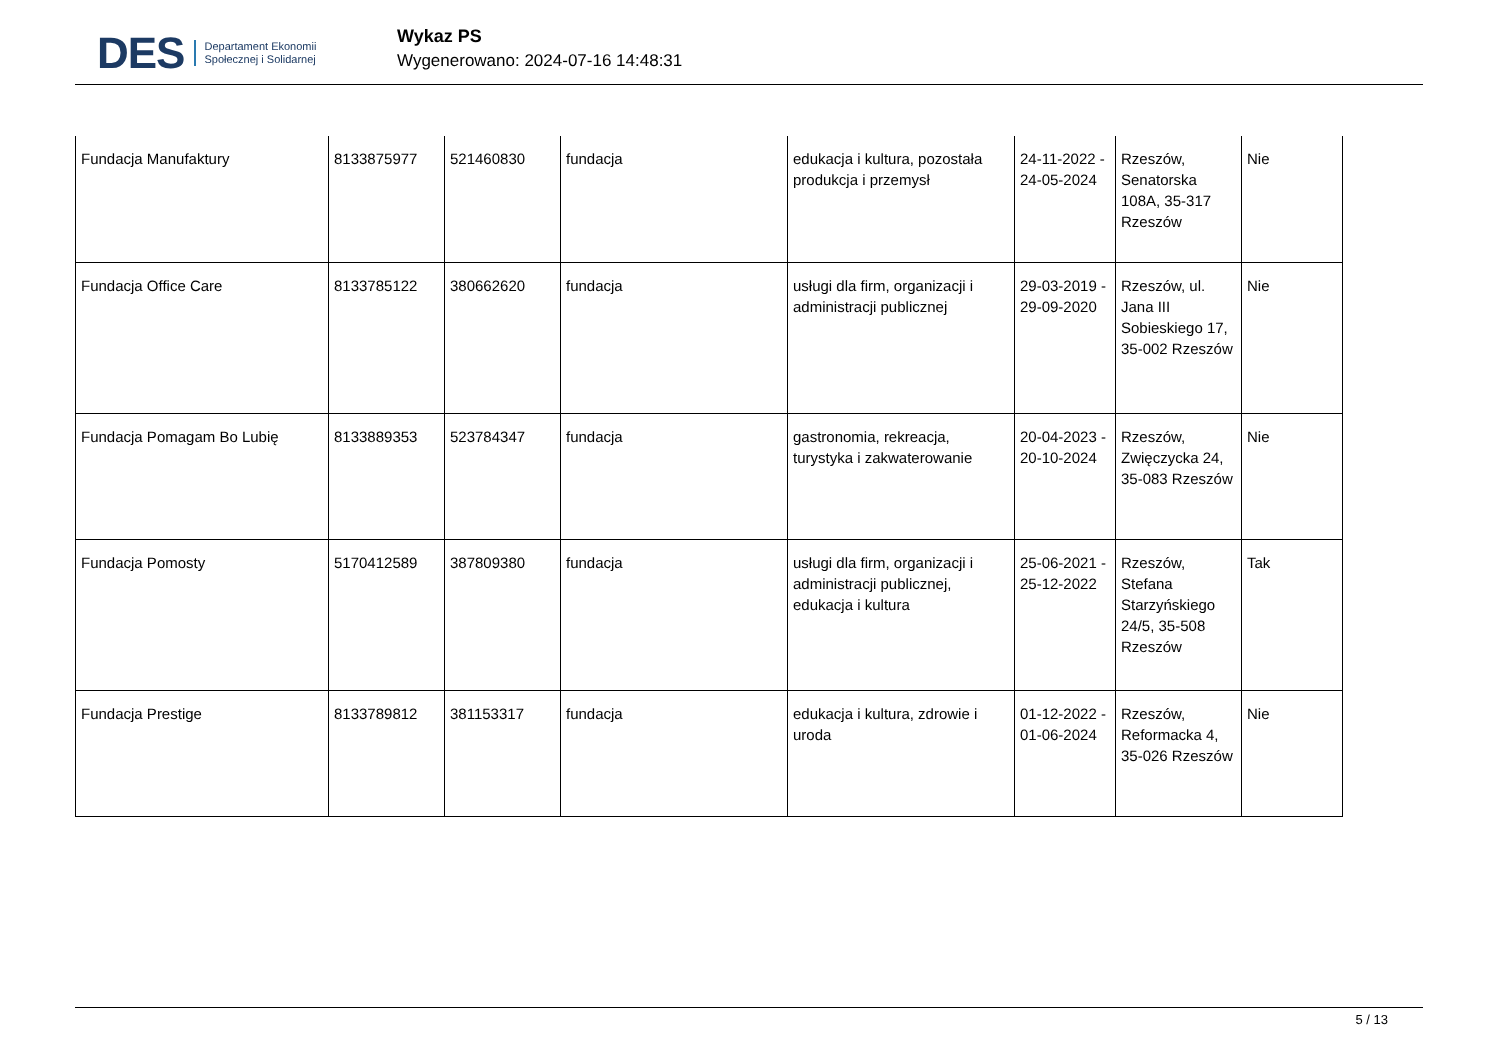DES Departament Ekonomii
Społecznej i Solidarnej
Wykaz PS
Wygenerowano: 2024-07-16 14:48:31
| Fundacja Manufaktury | 8133875977 | 521460830 | fundacja | edukacja i kultura, pozostała produkcja i przemysł | 24-11-2022 - 24-05-2024 | Rzeszów, Senatorska 108A, 35-317 Rzeszów | Nie |
| Fundacja Office Care | 8133785122 | 380662620 | fundacja | usługi dla firm, organizacji i administracji publicznej | 29-03-2019 - 29-09-2020 | Rzeszów, ul. Jana III Sobieskiego 17, 35-002 Rzeszów | Nie |
| Fundacja Pomagam Bo Lubię | 8133889353 | 523784347 | fundacja | gastronomia, rekreacja, turystyka i zakwaterowanie | 20-04-2023 - 20-10-2024 | Rzeszów, Zwięczycka 24, 35-083 Rzeszów | Nie |
| Fundacja Pomosty | 5170412589 | 387809380 | fundacja | usługi dla firm, organizacji i administracji publicznej, edukacja i kultura | 25-06-2021 - 25-12-2022 | Rzeszów, Stefana Starzyńskiego 24/5, 35-508 Rzeszów | Tak |
| Fundacja Prestige | 8133789812 | 381153317 | fundacja | edukacja i kultura, zdrowie i uroda | 01-12-2022 - 01-06-2024 | Rzeszów, Reformacka 4, 35-026 Rzeszów | Nie |
5 / 13